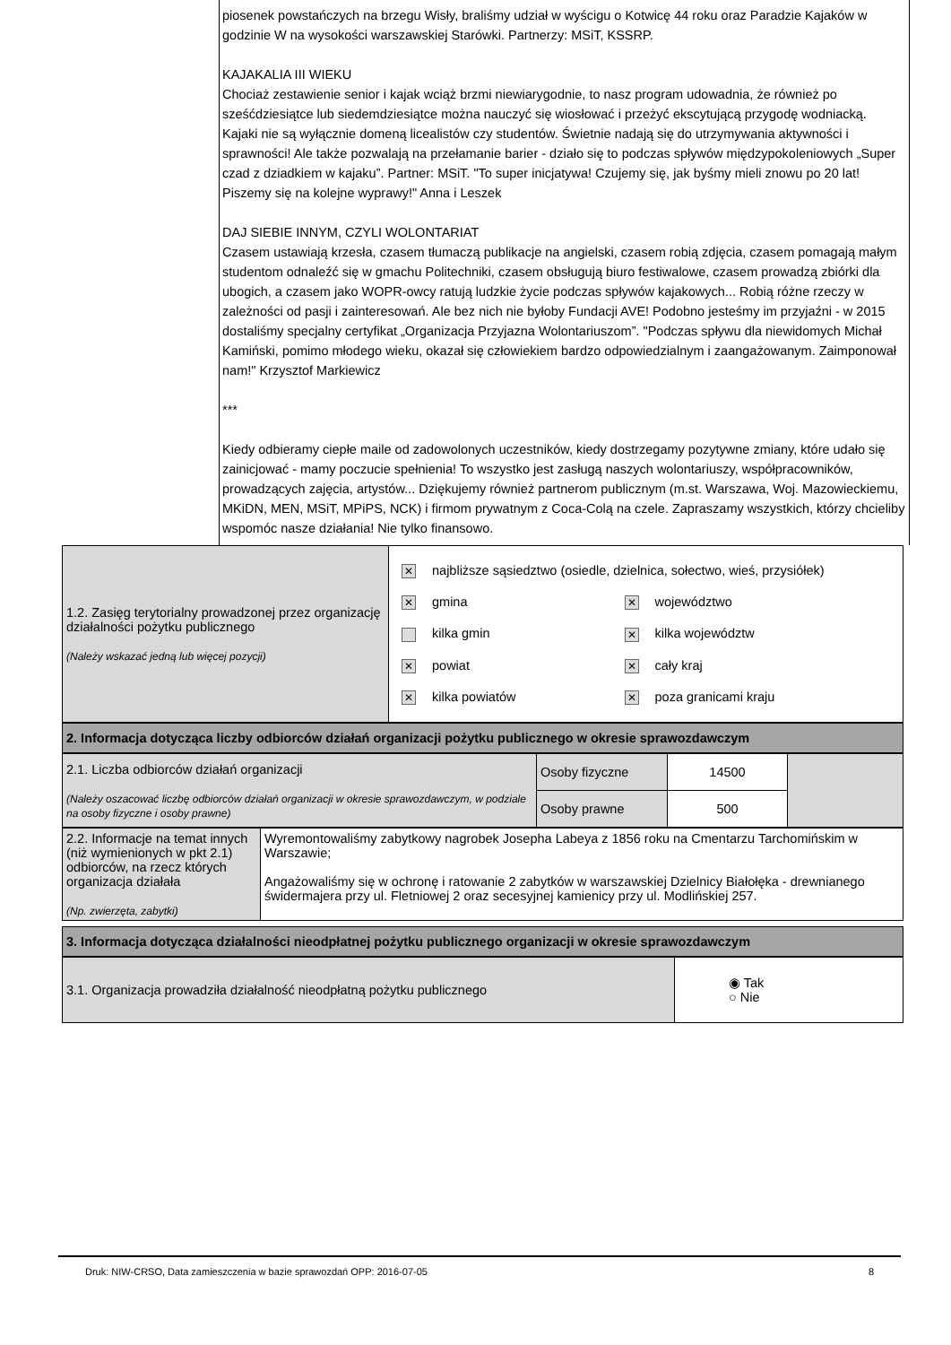piosenek powstańczych na brzegu Wisły, braliśmy udział w wyścigu o Kotwicę 44 roku oraz Paradzie Kajaków w godzinie W na wysokości warszawskiej Starówki. Partnerzy: MSiT, KSSRP.
KAJAKALIA III WIEKU
Chociaż zestawienie senior i kajak wciąż brzmi niewiarygodnie, to nasz program udowadnia, że również po sześćdziesiątce lub siedemdziesiątce można nauczyć się wiosłować i przeżyć ekscytującą przygodę wodniacką. Kajaki nie są wyłącznie domeną licealistów czy studentów. Świetnie nadają się do utrzymywania aktywności i sprawności! Ale także pozwalają na przełamanie barier - działo się to podczas spływów międzypokoleniowych „Super czad z dziadkiem w kajaku”. Partner: MSiT. "To super inicjatywa! Czujemy się, jak byśmy mieli znowu po 20 lat! Piszemy się na kolejne wyprawy!" Anna i Leszek
DAJ SIEBIE INNYM, CZYLI WOLONTARIAT
Czasem ustawiają krzesła, czasem tłumaczą publikacje na angielski, czasem robią zdjęcia, czasem pomagają małym studentom odnaleźć się w gmachu Politechniki, czasem obsługują biuro festiwalowe, czasem prowadzą zbiórki dla ubogich, a czasem jako WOPR-owcy ratują ludzkie życie podczas spływów kajakowych... Robią różne rzeczy w zależności od pasji i zainteresowań. Ale bez nich nie byłoby Fundacji AVE! Podobno jesteśmy im przyjaźni - w 2015 dostaliśmy specjalny certyfikat „Organizacja Przyjazna Wolontariuszom”. "Podczas spływu dla niewidomych Michał Kamiński, pomimo młodego wieku, okazał się człowiekiem bardzo odpowiedzialnym i zaangażowanym. Zaimponował nam!" Krzysztof Markiewicz
***
Kiedy odbieramy ciepłe maile od zadowolonych uczestników, kiedy dostrzegamy pozytywne zmiany, które udało się zainicjować - mamy poczucie spełnienia! To wszystko jest zasługą naszych wolontariuszy, współpracowników, prowadzących zajęcia, artystów... Dziękujemy również partnerom publicznym (m.st. Warszawa, Woj. Mazowieckiemu, MKiDN, MEN, MSiT, MPiPS, NCK) i firmom prywatnym z Coca-Colą na czele. Zapraszamy wszystkich, którzy chcieliby wspomóc nasze działania! Nie tylko finansowo.
| 1.2. Zasięg terytorialny prowadzonej przez organizację działalności pożytku publicznego (Należy wskazać jedną lub więcej pozycji) | / ✕ najbliższe sąsiedztwo (osiedle, dzielnica, sołectwo, wieś, przysiółek) / / / ✕ gmina / ✕ województwo / / kilka gmin / ✕ kilka województw / / ✕ powiat / ✕ cały kraj / / ✕ kilka powiatów / ✕ poza granicami kraju / |
| 2. Informacja dotycząca liczby odbiorców działań organizacji pożytku publicznego w okresie sprawozdawczym |
| 2.1. Liczba odbiorców działań organizacji (Należy oszacować liczbę odbiorców działań organizacji w okresie sprawozdawczym, w podziale na osoby fizyczne i osoby prawne) | Osoby fizyczne | 14500 | |
| | Osoby prawne | 500 | |
| 2.2. Informacje na temat innych (niż wymienionych w pkt 2.1) odbiorców, na rzecz których organizacja działała (Np. zwierzęta, zabytki) | Wyremontowaliśmy zabytkowy nagrobek Josepha Labeya z 1856 roku na Cmentarzu Tarchomińskim w Warszawie; Angażowaliśmy się w ochronę i ratowanie 2 zabytków w warszawskiej Dzielnicy Białołęka - drewnianego świdermajera przy ul. Fletniowej 2 oraz secesyjnej kamienicy przy ul. Modlińskiej 257. |
| 3. Informacja dotycząca działalności nieodpłatnej pożytku publicznego organizacji w okresie sprawozdawczym |
| 3.1. Organizacja prowadziła działalność nieodpłatną pożytku publicznego | ◉ Tak ○ Nie |
Druk: NIW-CRSO, Data zamieszczenia w bazie sprawozdań OPP: 2016-07-05 8